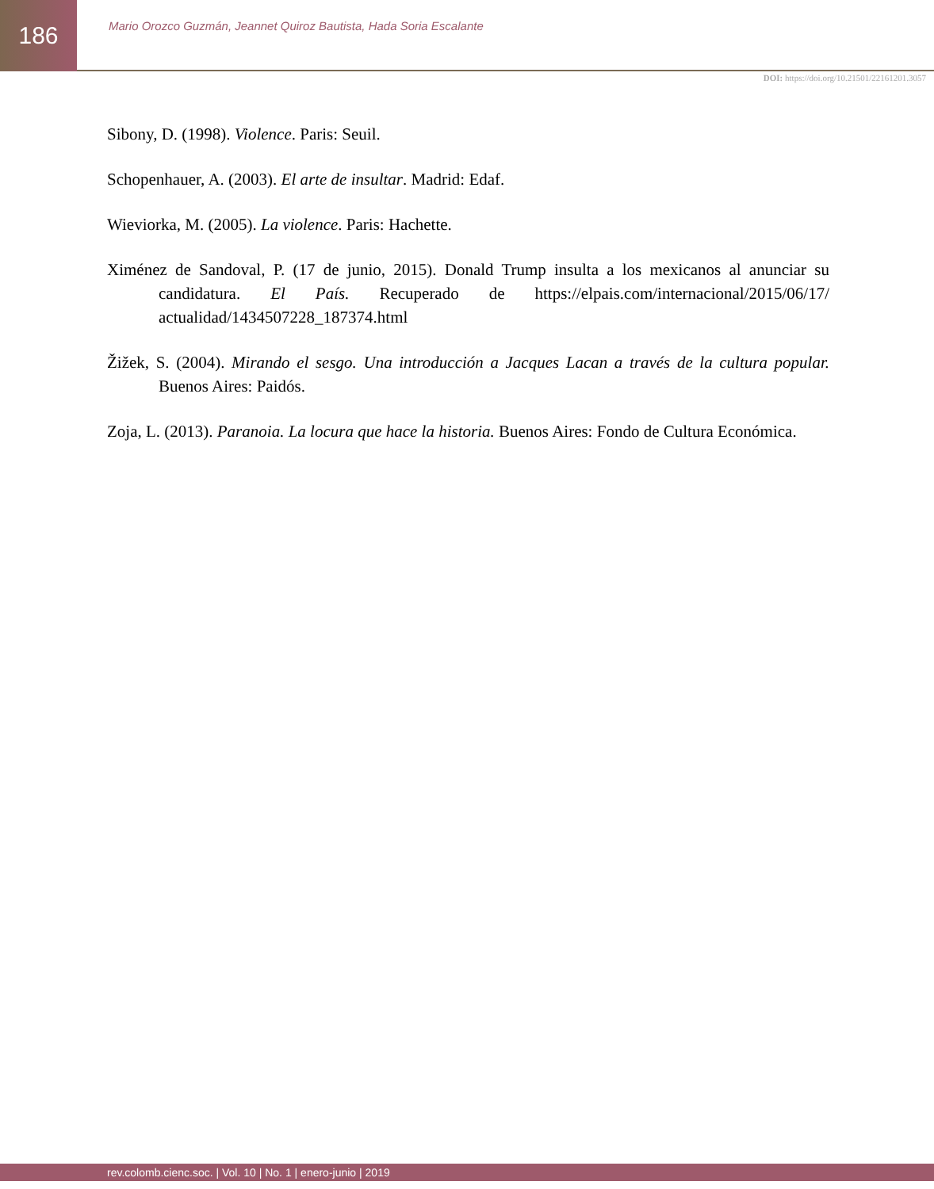186
Mario Orozco Guzmán, Jeannet Quiroz Bautista, Hada Soria Escalante
DOI: https://doi.org/10.21501/22161201.3057
Sibony, D. (1998). Violence. Paris: Seuil.
Schopenhauer, A. (2003). El arte de insultar. Madrid: Edaf.
Wieviorka, M. (2005). La violence. Paris: Hachette.
Ximénez de Sandoval, P. (17 de junio, 2015). Donald Trump insulta a los mexicanos al anunciar su candidatura. El País. Recuperado de https://elpais.com/internacional/2015/06/17/ actualidad/1434507228_187374.html
Žižek, S. (2004). Mirando el sesgo. Una introducción a Jacques Lacan a través de la cultura popular. Buenos Aires: Paidós.
Zoja, L. (2013). Paranoia. La locura que hace la historia. Buenos Aires: Fondo de Cultura Económica.
rev.colomb.cienc.soc. | Vol. 10 | No. 1 | enero-junio | 2019